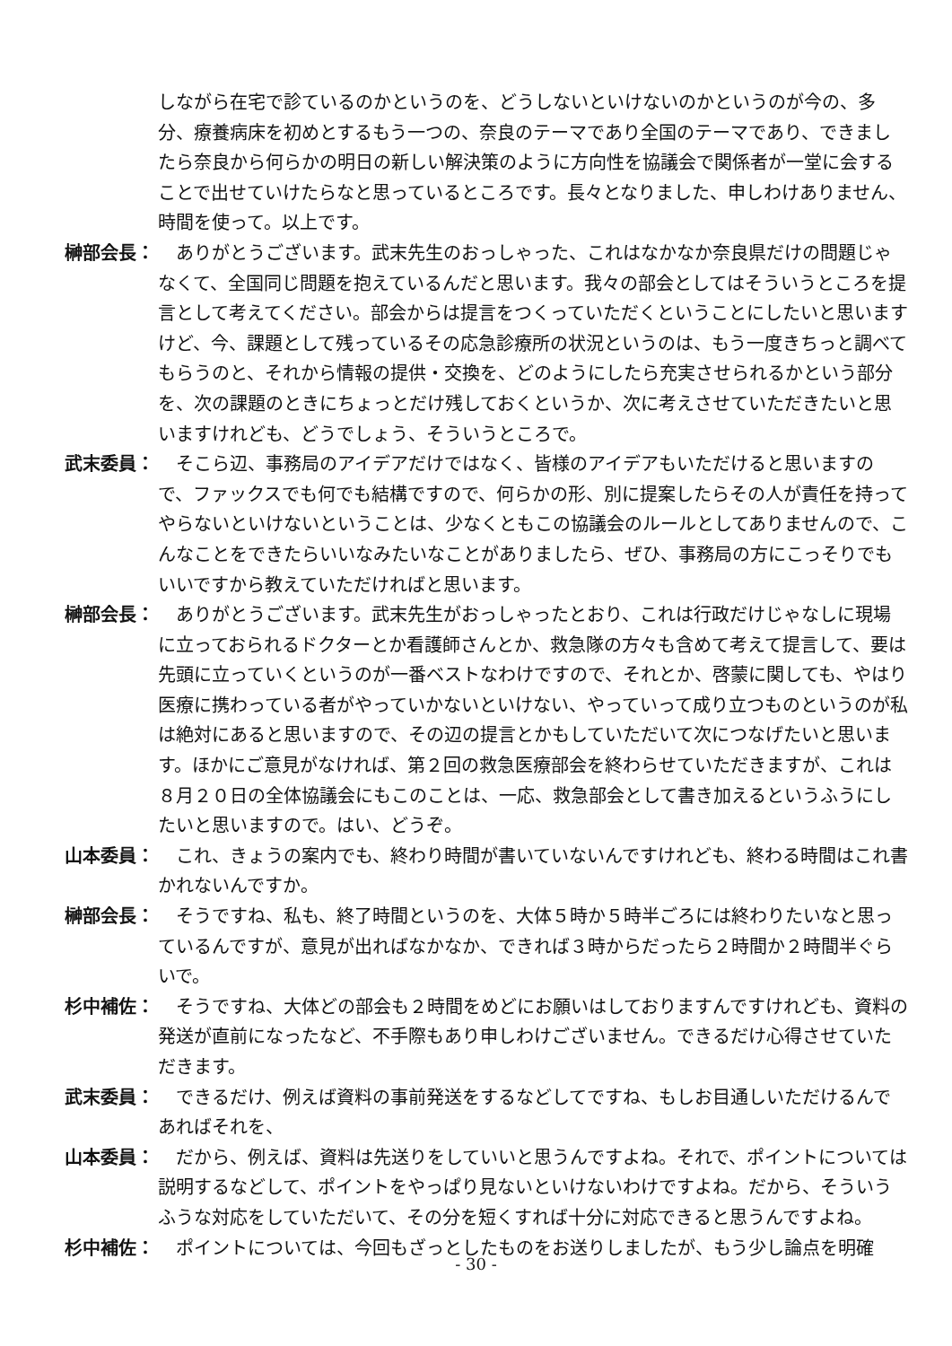しながら在宅で診ているのかというのを、どうしないといけないのかというのが今の、多分、療養病床を初めとするもう一つの、奈良のテーマであり全国のテーマであり、できましたら奈良から何らかの明日の新しい解決策のように方向性を協議会で関係者が一堂に会することで出せていけたらなと思っているところです。長々となりました、申しわけありません、時間を使って。以上です。
榊部会長： ありがとうございます。武末先生のおっしゃった、これはなかなか奈良県だけの問題じゃなくて、全国同じ問題を抱えているんだと思います。我々の部会としてはそういうところを提言として考えてください。部会からは提言をつくっていただくということにしたいと思いますけど、今、課題として残っているその応急診療所の状況というのは、もう一度きちっと調べてもらうのと、それから情報の提供・交換を、どのようにしたら充実させられるかという部分を、次の課題のときにちょっとだけ残しておくというか、次に考えさせていただきたいと思いますけれども、どうでしょう、そういうところで。
武末委員： そこら辺、事務局のアイデアだけではなく、皆様のアイデアもいただけると思いますので、ファックスでも何でも結構ですので、何らかの形、別に提案したらその人が責任を持ってやらないといけないということは、少なくともこの協議会のルールとしてありませんので、こんなことをできたらいいなみたいなことがありましたら、ぜひ、事務局の方にこっそりでもいいですから教えていただければと思います。
榊部会長： ありがとうございます。武末先生がおっしゃったとおり、これは行政だけじゃなしに現場に立っておられるドクターとか看護師さんとか、救急隊の方々も含めて考えて提言して、要は先頭に立っていくというのが一番ベストなわけですので、それとか、啓蒙に関しても、やはり医療に携わっている者がやっていかないといけない、やっていって成り立つものというのが私は絶対にあると思いますので、その辺の提言とかもしていただいて次につなげたいと思います。ほかにご意見がなければ、第２回の救急医療部会を終わらせていただきますが、これは８月２０日の全体協議会にもこのことは、一応、救急部会として書き加えるというふうにしたいと思いますので。はい、どうぞ。
山本委員： これ、きょうの案内でも、終わり時間が書いていないんですけれども、終わる時間はこれ書かれないんですか。
榊部会長： そうですね、私も、終了時間というのを、大体５時か５時半ごろには終わりたいなと思っているんですが、意見が出ればなかなか、できれば３時からだったら２時間か２時間半ぐらいで。
杉中補佐： そうですね、大体どの部会も２時間をめどにお願いはしておりますんですけれども、資料の発送が直前になったなど、不手際もあり申しわけございません。できるだけ心得させていただきます。
武末委員： できるだけ、例えば資料の事前発送をするなどしてですね、もしお目通しいただけるんであればそれを、
山本委員： だから、例えば、資料は先送りをしていいと思うんですよね。それで、ポイントについては説明するなどして、ポイントをやっぱり見ないといけないわけですよね。だから、そういうふうな対応をしていただいて、その分を短くすれば十分に対応できると思うんですよね。
杉中補佐： ポイントについては、今回もざっとしたものをお送りしましたが、もう少し論点を明確
- 30 -